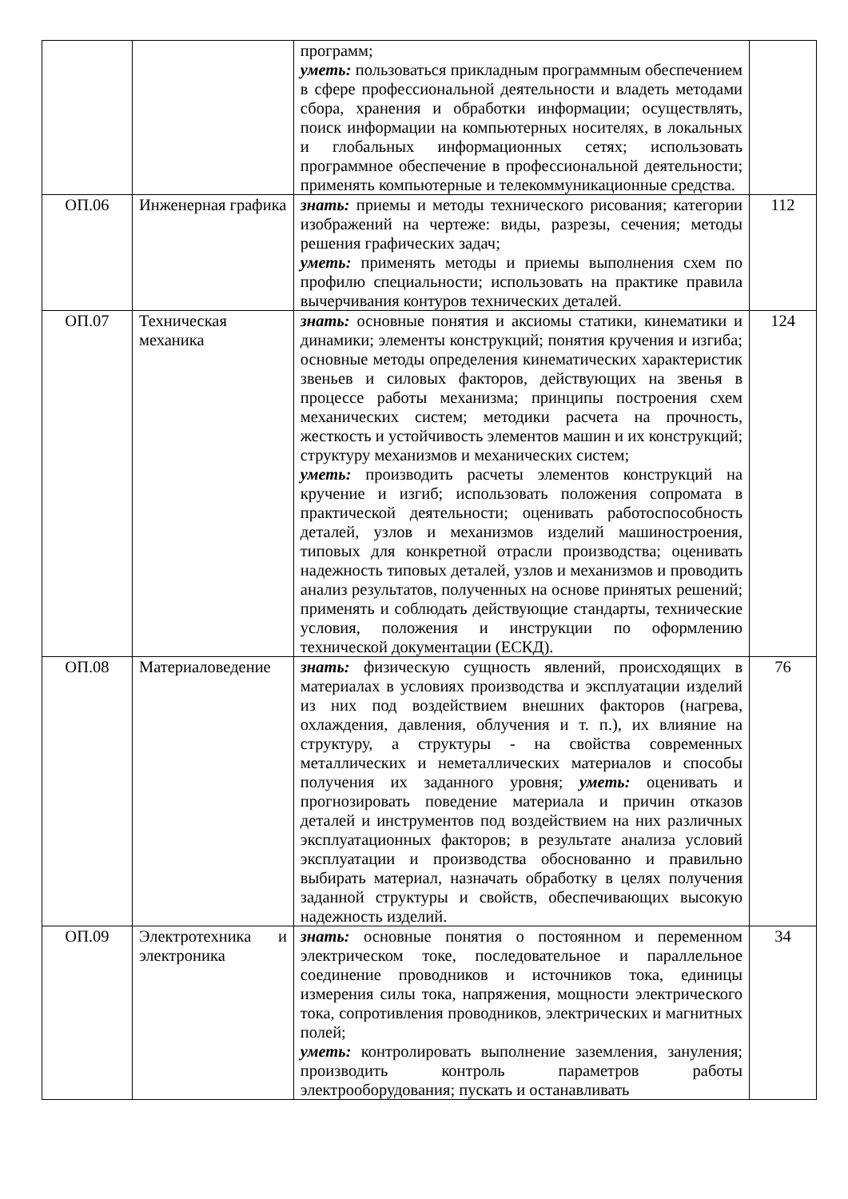| | | программ; уметь: пользоваться прикладным программным обеспечением в сфере профессиональной деятельности и владеть методами сбора, хранения и обработки информации; осуществлять, поиск информации на компьютерных носителях, в локальных и глобальных информационных сетях; использовать программное обеспечение в профессиональной деятельности; применять компьютерные и телекоммуникационные средства. | |
| ОП.06 | Инженерная графика | знать: приемы и методы технического рисования; категории изображений на чертеже: виды, разрезы, сечения; методы решения графических задач; уметь: применять методы и приемы выполнения схем по профилю специальности; использовать на практике правила вычерчивания контуров технических деталей. | 112 |
| ОП.07 | Техническая механика | знать: основные понятия и аксиомы статики, кинематики и динамики; элементы конструкций; понятия кручения и изгиба; основные методы определения кинематических характеристик звеньев и силовых факторов, действующих на звенья в процессе работы механизма; принципы построения схем механических систем; методики расчета на прочность, жесткость и устойчивость элементов машин и их конструкций; структуру механизмов и механических систем; уметь: производить расчеты элементов конструкций на кручение и изгиб; использовать положения сопромата в практической деятельности; оценивать работоспособность деталей, узлов и механизмов изделий машиностроения, типовых для конкретной отрасли производства; оценивать надежность типовых деталей, узлов и механизмов и проводить анализ результатов, полученных на основе принятых решений; применять и соблюдать действующие стандарты, технические условия, положения и инструкции по оформлению технической документации (ЕСКД). | 124 |
| ОП.08 | Материаловедение | знать: физическую сущность явлений, происходящих в материалах в условиях производства и эксплуатации изделий из них под воздействием внешних факторов (нагрева, охлаждения, давления, облучения и т. п.), их влияние на структуру, а структуры - на свойства со­временных металлических и неметаллических материалов и способы получения их заданного уровня; уметь: оценивать и прогнозировать поведение материала и причин отказов деталей и инструментов под воздействием на них различных эксплуатационных факторов; в результате анализа условий эксплуатации и производства обоснованно и правильно выбирать материал, назначать обработку в целях получения заданной структуры и свойств, обеспечивающих высокую надежность изделий. | 76 |
| ОП.09 | Электротехника и электроника | знать: основные понятия о постоянном и переменном электрическом токе, последовательное и параллельное соединение проводников и источников тока, единицы измерения силы тока, напряжения, мощности электрического тока, сопротивления проводников, электрических и магнитных полей; уметь: контролировать выполнение заземления, зануления; производить контроль параметров работы электрооборудования; пускать и останавливать | 34 |